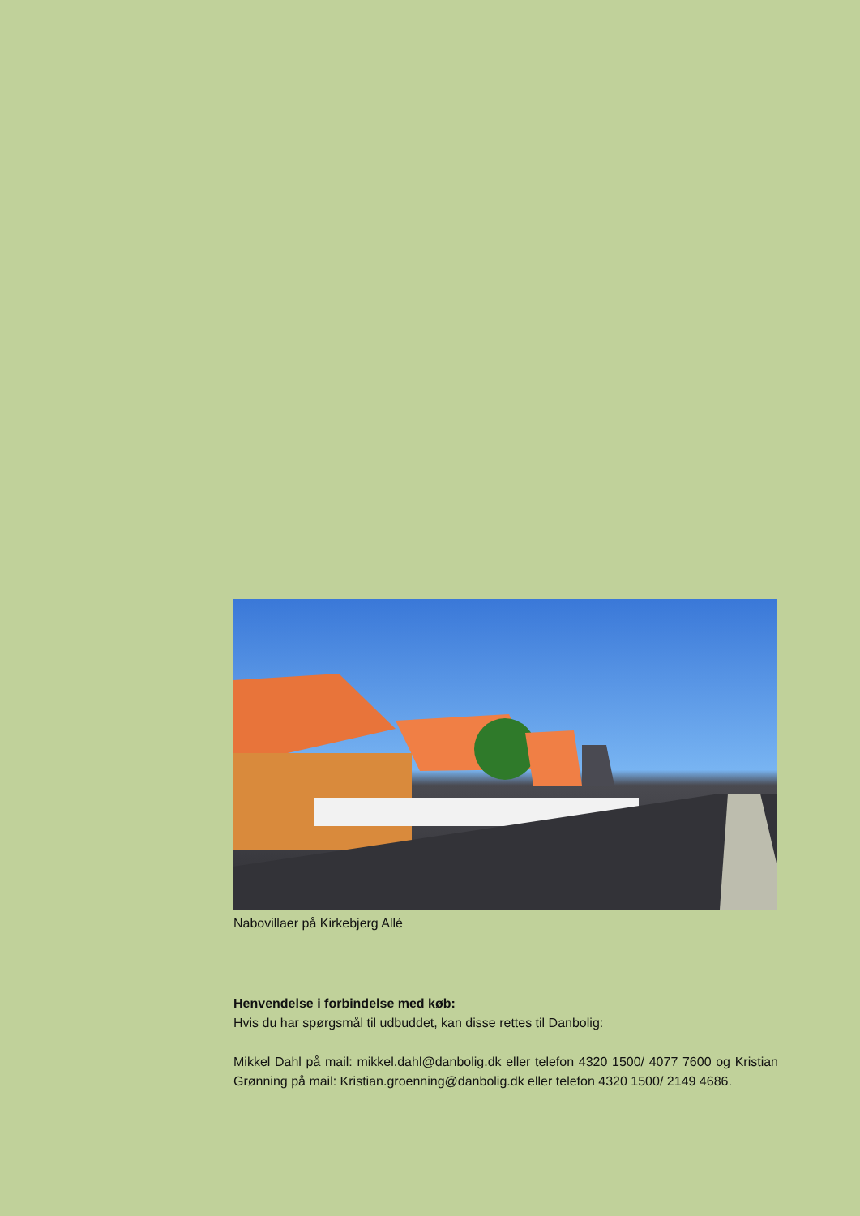Nabovillaer på Kirkebjerg Allé
Henvendelse i forbindelse med køb:
Hvis du har spørgsmål til udbuddet, kan disse rettes til Danbolig:
Mikkel Dahl på mail: mikkel.dahl@danbolig.dk eller telefon 4320 1500/ 4077 7600 og Kristian Grønning på mail: Kristian.groenning@danbolig.dk eller telefon 4320 1500/ 2149 4686.